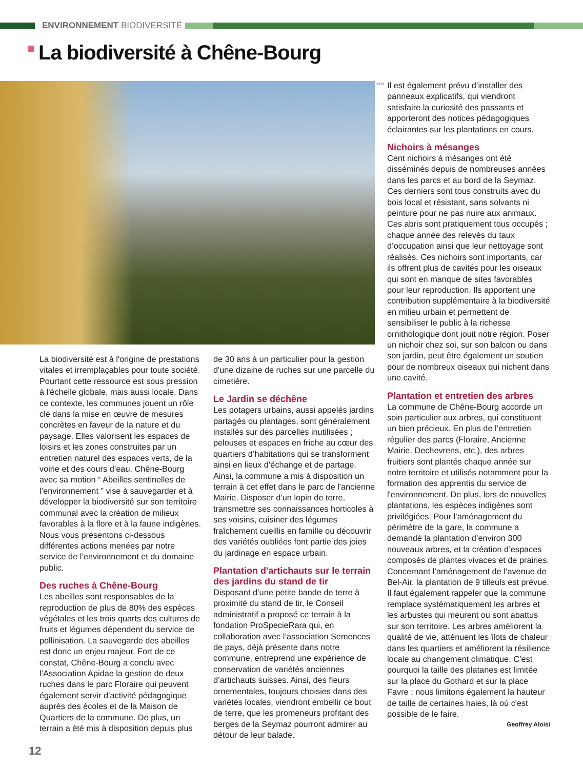ENVIRONNEMENT BIODIVERSITÉ
La biodiversité à Chêne-Bourg
©DR
La biodiversité est à l'origine de prestations vitales et irremplaçables pour toute société. Pourtant cette ressource est sous pression à l'échelle globale, mais aussi locale. Dans ce contexte, les communes jouent un rôle clé dans la mise en œuvre de mesures concrètes en faveur de la nature et du paysage. Elles valorisent les espaces de loisirs et les zones construites par un entretien naturel des espaces verts, de la voirie et des cours d’eau. Chêne-Bourg avec sa motion “ Abeilles sentinelles de l’environnement ” vise à sauvegarder et à développer la biodiversité sur son territoire communal avec la création de milieux favorables à la flore et à la faune indigènes.
Nous vous présentons ci-dessous différentes actions menées par notre service de l’environnement et du domaine public.
Des ruches à Chêne-Bourg
Les abeilles sont responsables de la reproduction de plus de 80% des espèces végétales et les trois quarts des cultures de fruits et légumes dépendent du service de pollinisation. La sauvegarde des abeilles est donc un enjeu majeur. Fort de ce constat, Chêne-Bourg a conclu avec l’Association Apidae la gestion de deux ruches dans le parc Floraire qui peuvent également servir d’activité pédagogique auprès des écoles et de la Maison de Quartiers de la commune. De plus, un terrain a été mis à disposition depuis plus
de 30 ans à un particulier pour la gestion d'une dizaine de ruches sur une parcelle du cimetière.
Le Jardin se déchêne
Les potagers urbains, aussi appelés jardins partagés ou plantages, sont généralement installés sur des parcelles inutilisées ; pelouses et espaces en friche au cœur des quartiers d’habitations qui se transforment ainsi en lieux d’échange et de partage. Ainsi, la commune a mis à disposition un terrain à cet effet dans le parc de l'ancienne Mairie. Disposer d’un lopin de terre, transmettre ses connaissances horticoles à ses voisins, cuisiner des légumes fraîchement cueillis en famille ou découvrir des variétés oubliées font partie des joies du jardinage en espace urbain.
Plantation d'artichauts sur le terrain des jardins du stand de tir
Disposant d’une petite bande de terre à proximité du stand de tir, le Conseil administratif a proposé ce terrain à la fondation ProSpecieRara qui, en collaboration avec l’association Semences de pays, déjà présente dans notre commune, entreprend une expérience de conservation de variétés anciennes d’artichauts suisses. Ainsi, des fleurs ornementales, toujours choisies dans des variétés locales, viendront embellir ce bout de terre, que les promeneurs profitant des berges de la Seymaz pourront admirer au détour de leur balade.
Il est également prévu d’installer des panneaux explicatifs, qui viendront satisfaire la curiosité des passants et apporteront des notices pédagogiques éclairantes sur les plantations en cours.
Nichoirs à mésanges
Cent nichoirs à mésanges ont été disséminés depuis de nombreuses années dans les parcs et au bord de la Seymaz. Ces derniers sont tous construits avec du bois local et résistant, sans solvants ni peinture pour ne pas nuire aux animaux. Ces abris sont pratiquement tous occupés ; chaque année des relevés du taux d’occupation ainsi que leur nettoyage sont réalisés. Ces nichoirs sont importants, car ils offrent plus de cavités pour les oiseaux qui sont en manque de sites favorables pour leur reproduction. Ils apportent une contribution supplémentaire à la biodiversité en milieu urbain et permettent de sensibiliser le public à la richesse ornithologique dont jouit notre région. Poser un nichoir chez soi, sur son balcon ou dans son jardin, peut être également un soutien pour de nombreux oiseaux qui nichent dans une cavité.
Plantation et entretien des arbres
La commune de Chêne-Bourg accorde un soin particulier aux arbres, qui constituent un bien précieux. En plus de l’entretien régulier des parcs (Floraire, Ancienne Mairie, Dechevrens, etc.), des arbres fruitiers sont plantés chaque année sur notre territoire et utilisés notamment pour la formation des apprentis du service de l'environnement. De plus, lors de nouvelles plantations, les espèces indigènes sont privilégiées. Pour l’aménagement du périmètre de la gare, la commune a demandé la plantation d’environ 300 nouveaux arbres, et la création d’espaces composés de plantes vivaces et de prairies. Concernant l’aménagement de l’avenue de Bel-Air, la plantation de 9 tilleuls est prévue. Il faut également rappeler que la commune remplace systématiquement les arbres et les arbustes qui meurent ou sont abattus sur son territoire. Les arbres améliorent la qualité de vie, atténuent les îlots de chaleur dans les quartiers et améliorent la résilience locale au changement climatique. C’est pourquoi la taille des platanes est limitée sur la place du Gothard et sur la place Favre ; nous limitons également la hauteur de taille de certaines haies, là où c'est possible de le faire.
Geoffrey Aloisi
12